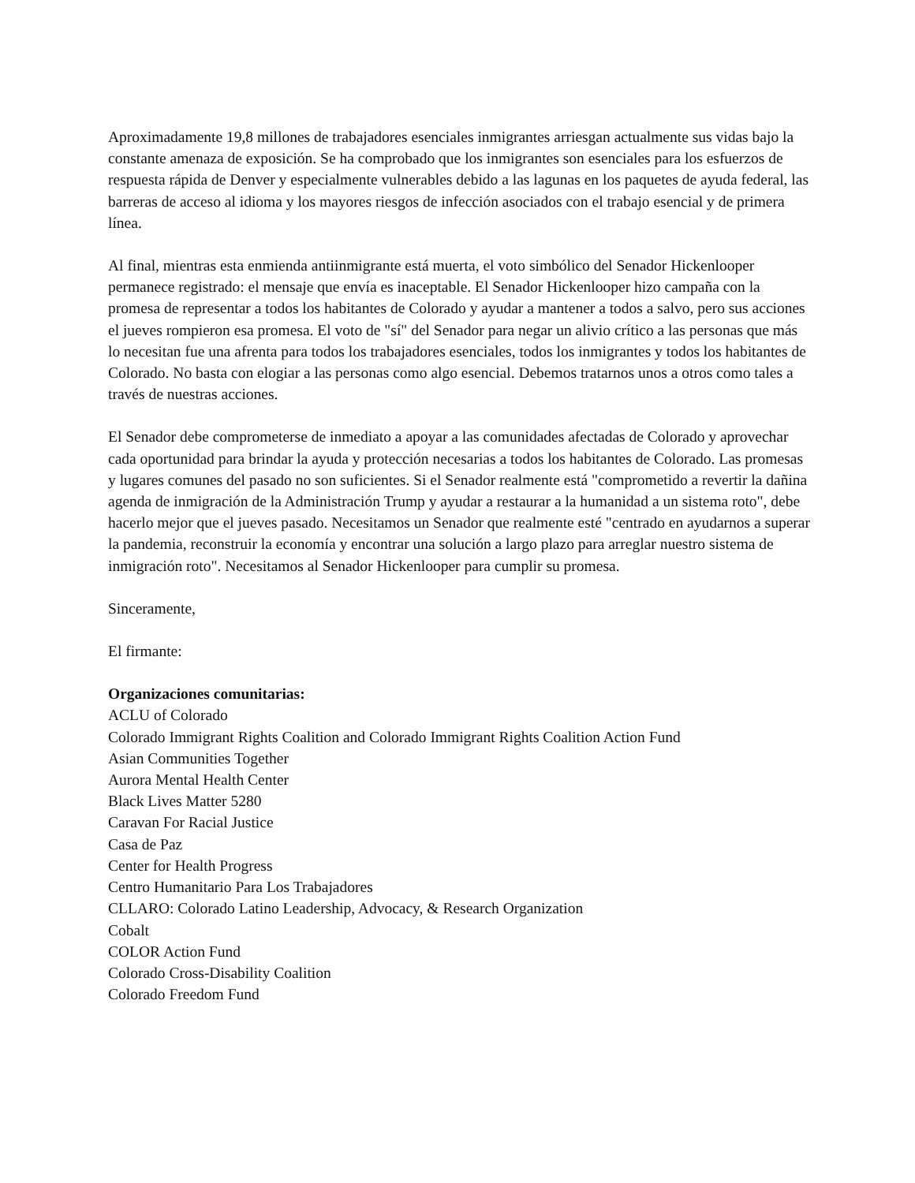Aproximadamente 19,8 millones de trabajadores esenciales inmigrantes arriesgan actualmente sus vidas bajo la constante amenaza de exposición. Se ha comprobado que los inmigrantes son esenciales para los esfuerzos de respuesta rápida de Denver y especialmente vulnerables debido a las lagunas en los paquetes de ayuda federal, las barreras de acceso al idioma y los mayores riesgos de infección asociados con el trabajo esencial y de primera línea.
Al final, mientras esta enmienda antiinmigrante está muerta, el voto simbólico del Senador Hickenlooper permanece registrado: el mensaje que envía es inaceptable. El Senador Hickenlooper hizo campaña con la promesa de representar a todos los habitantes de Colorado y ayudar a mantener a todos a salvo, pero sus acciones el jueves rompieron esa promesa. El voto de "sí" del Senador para negar un alivio crítico a las personas que más lo necesitan fue una afrenta para todos los trabajadores esenciales, todos los inmigrantes y todos los habitantes de Colorado. No basta con elogiar a las personas como algo esencial. Debemos tratarnos unos a otros como tales a través de nuestras acciones.
El Senador debe comprometerse de inmediato a apoyar a las comunidades afectadas de Colorado y aprovechar cada oportunidad para brindar la ayuda y protección necesarias a todos los habitantes de Colorado. Las promesas y lugares comunes del pasado no son suficientes. Si el Senador realmente está "comprometido a revertir la dañina agenda de inmigración de la Administración Trump y ayudar a restaurar a la humanidad a un sistema roto", debe hacerlo mejor que el jueves pasado. Necesitamos un Senador que realmente esté "centrado en ayudarnos a superar la pandemia, reconstruir la economía y encontrar una solución a largo plazo para arreglar nuestro sistema de inmigración roto". Necesitamos al Senador Hickenlooper para cumplir su promesa.
Sinceramente,
El firmante:
Organizaciones comunitarias:
ACLU of Colorado
Colorado Immigrant Rights Coalition and Colorado Immigrant Rights Coalition Action Fund
Asian Communities Together
Aurora Mental Health Center
Black Lives Matter 5280
Caravan For Racial Justice
Casa de Paz
Center for Health Progress
Centro Humanitario Para Los Trabajadores
CLLARO: Colorado Latino Leadership, Advocacy, & Research Organization
Cobalt
COLOR Action Fund
Colorado Cross-Disability Coalition
Colorado Freedom Fund